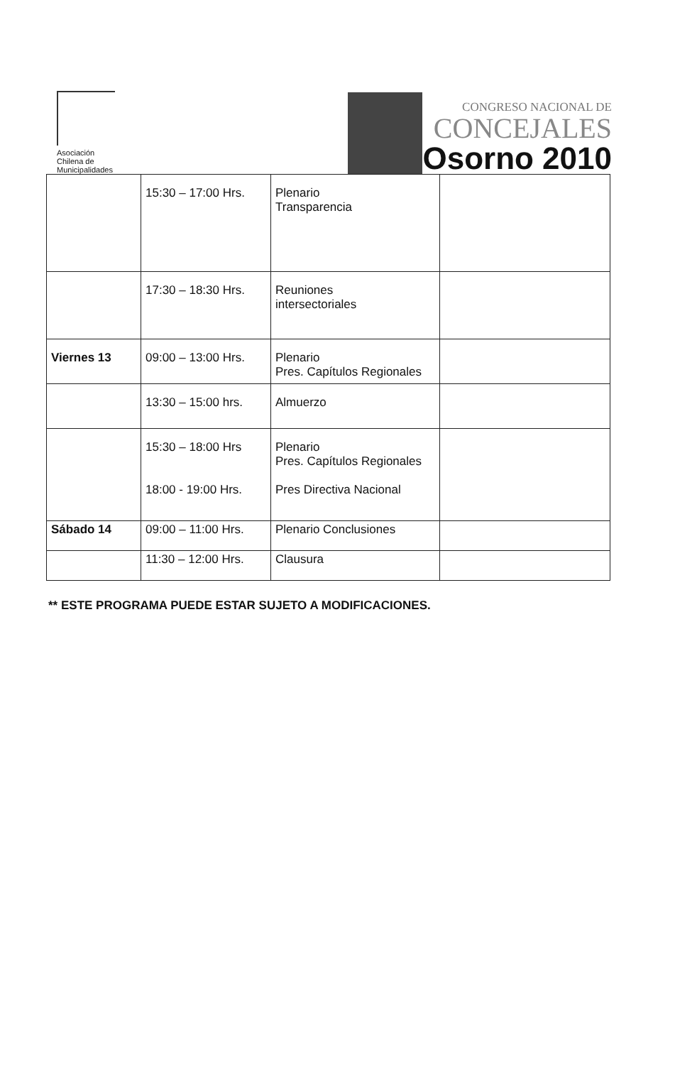Asociación
Chilena de
Municipalidades
CONGRESO NACIONAL DE
CONCEJALES
Osorno 2010
| | 15:30 – 17:00 Hrs. | Plenario Transparencia | |
| | 17:30 – 18:30 Hrs. | Reuniones intersectoriales | |
| Viernes 13 | 09:00 – 13:00 Hrs. | Plenario Pres. Capítulos Regionales | |
| | 13:30 – 15:00 hrs. | Almuerzo | |
| | 15:30 – 18:00 Hrs 18:00 - 19:00 Hrs. | Plenario Pres. Capítulos Regionales Pres Directiva Nacional | |
| Sábado 14 | 09:00 – 11:00 Hrs. | Plenario Conclusiones | |
| | 11:30 – 12:00 Hrs. | Clausura | |
** ESTE PROGRAMA PUEDE ESTAR SUJETO A MODIFICACIONES.